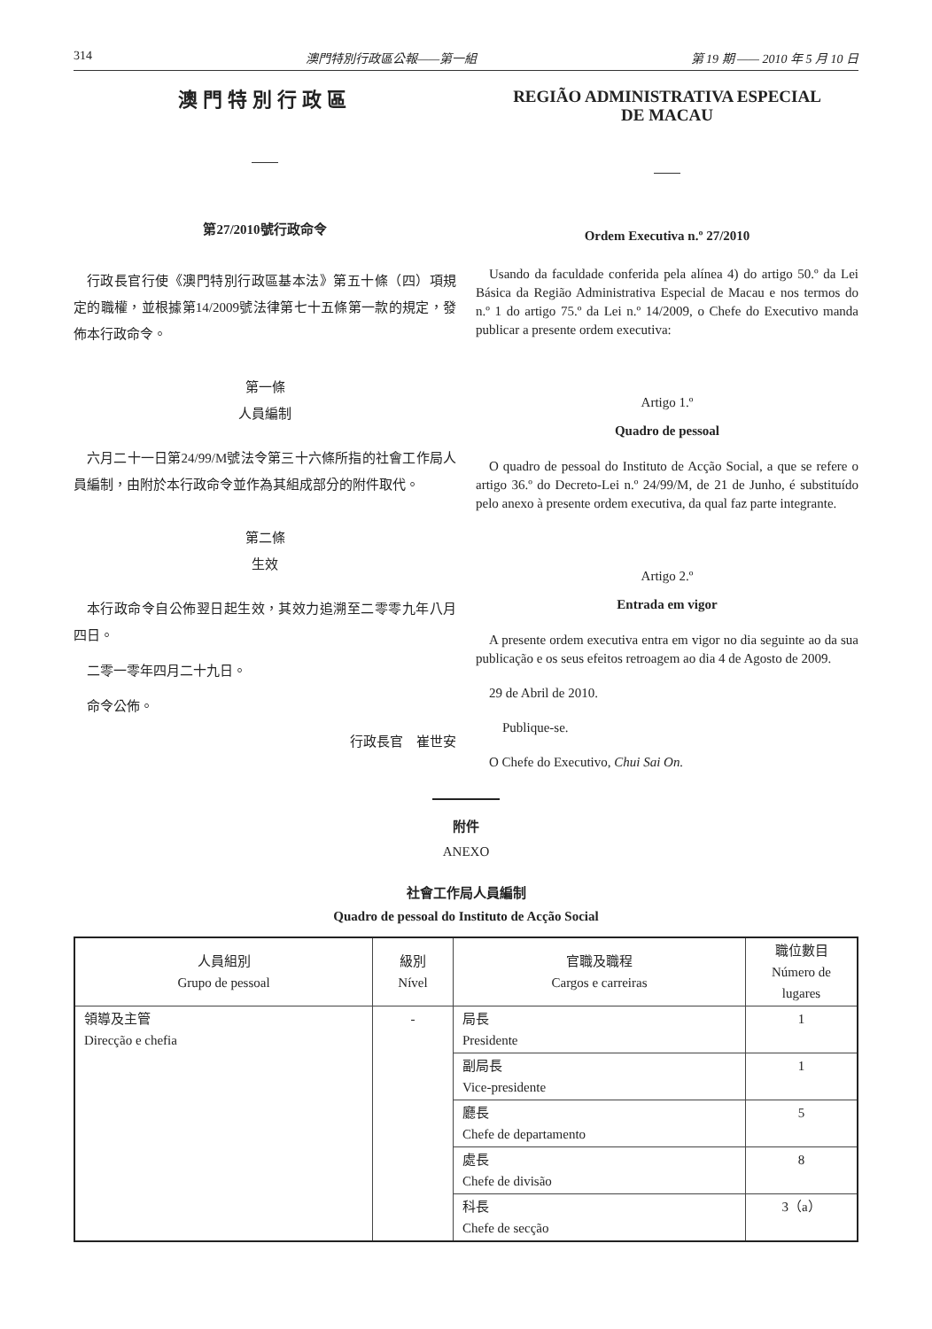314 澳門特別行政區公報——第一組 第 19 期 —— 2010 年 5 月 10 日
澳門特別行政區
第27/2010號行政命令
行政長官行使《澳門特別行政區基本法》第五十條（四）項規定的職權，並根據第14/2009號法律第七十五條第一款的規定，發佈本行政命令。
第一條
人員編制
六月二十一日第24/99/M號法令第三十六條所指的社會工作局人員編制，由附於本行政命令並作為其組成部分的附件取代。
第二條
生效
本行政命令自公佈翌日起生效，其效力追溯至二零零九年八月四日。
二零一零年四月二十九日。
命令公佈。
行政長官　崔世安
REGIÃO ADMINISTRATIVA ESPECIAL
DE MACAU
Ordem Executiva n.º 27/2010
Usando da faculdade conferida pela alínea 4) do artigo 50.º da Lei Básica da Região Administrativa Especial de Macau e nos termos do n.º 1 do artigo 75.º da Lei n.º 14/2009, o Chefe do Executivo manda publicar a presente ordem executiva:
Artigo 1.º
Quadro de pessoal
O quadro de pessoal do Instituto de Acção Social, a que se refere o artigo 36.º do Decreto-Lei n.º 24/99/M, de 21 de Junho, é substituído pelo anexo à presente ordem executiva, da qual faz parte integrante.
Artigo 2.º
Entrada em vigor
A presente ordem executiva entra em vigor no dia seguinte ao da sua publicação e os seus efeitos retroagem ao dia 4 de Agosto de 2009.
29 de Abril de 2010.
Publique-se.
O Chefe do Executivo, Chui Sai On.
附件
ANEXO
社會工作局人員編制
Quadro de pessoal do Instituto de Acção Social
| 人員組別 Grupo de pessoal | 級別 Nível | 官職及職程 Cargos e carreiras | 職位數目 Número de lugares |
| --- | --- | --- | --- |
| 領導及主管 Direcção e chefia | - | 局長 Presidente | 1 |
| | | 副局長 Vice-presidente | 1 |
| | | 廳長 Chefe de departamento | 5 |
| | | 處長 Chefe de divisão | 8 |
| | | 科長 Chefe de secção | 3（a） |